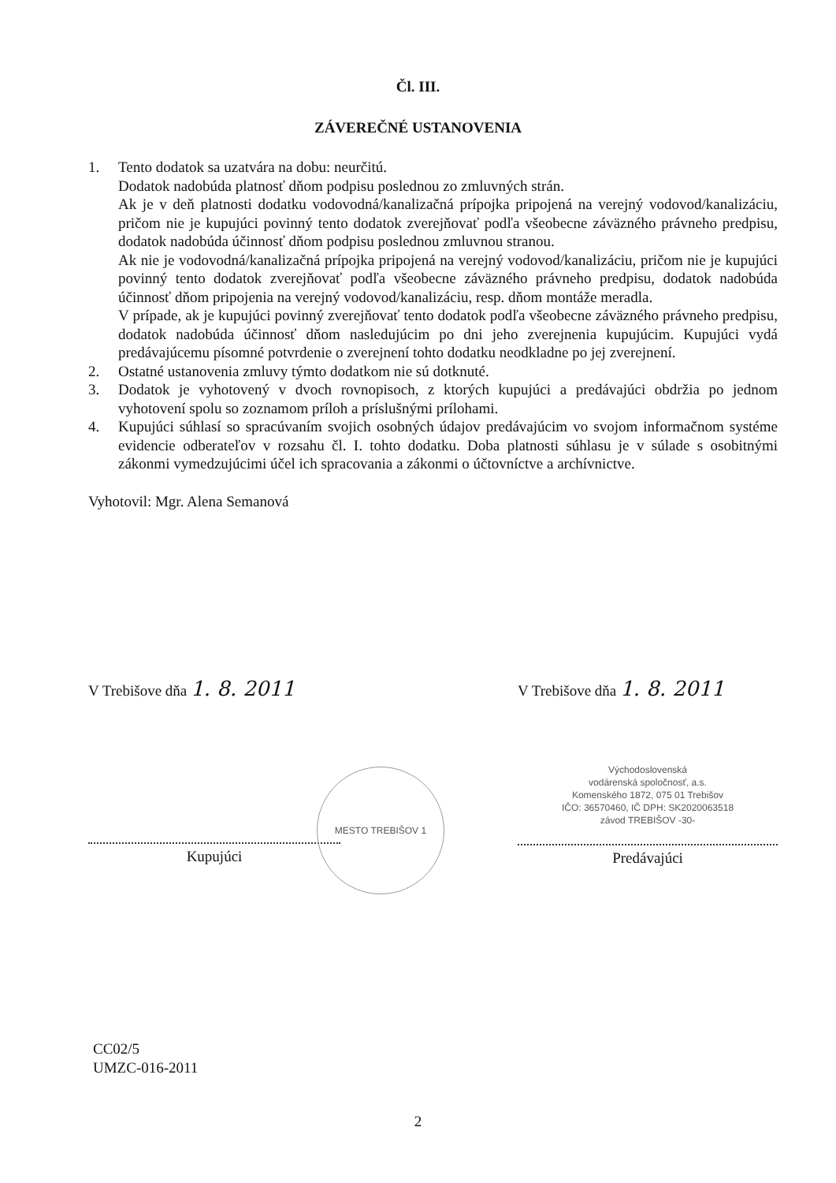Čl. III.
ZÁVEREČNÉ USTANOVENIA
1. Tento dodatok sa uzatvára na dobu: neurčitú.
Dodatok nadobúda platnosť dňom podpisu poslednou zo zmluvných strán.
Ak je v deň platnosti dodatku vodovodná/kanalizačná prípojka pripojená na verejný vodovod/kanalizáciu, pričom nie je kupujúci povinný tento dodatok zverejňovať podľa všeobecne záväzného právneho predpisu, dodatok nadobúda účinnosť dňom podpisu poslednou zmluvnou stranou.
Ak nie je vodovodná/kanalizačná prípojka pripojená na verejný vodovod/kanalizáciu, pričom nie je kupujúci povinný tento dodatok zverejňovať podľa všeobecne záväzného právneho predpisu, dodatok nadobúda účinnosť dňom pripojenia na verejný vodovod/kanalizáciu, resp. dňom montáže meradla.
V prípade, ak je kupujúci povinný zverejňovať tento dodatok podľa všeobecne záväzného právneho predpisu, dodatok nadobúda účinnosť dňom nasledujúcim po dni jeho zverejnenia kupujúcim. Kupujúci vydá predávajúcemu písomné potvrdenie o zverejnení tohto dodatku neodkladne po jej zverejnení.
2. Ostatné ustanovenia zmluvy týmto dodatkom nie sú dotknuté.
3. Dodatok je vyhotovený v dvoch rovnopisoch, z ktorých kupujúci a predávajúci obdržia po jednom vyhotovení spolu so zoznamom príloh a príslušnými prílohami.
4. Kupujúci súhlasí so spracúvaním svojich osobných údajov predávajúcim vo svojom informačnom systéme evidencie odberateľov v rozsahu čl. I. tohto dodatku. Doba platnosti súhlasu je v súlade s osobitnými zákonmi vymedzujúcimi účel ich spracovania a zákonmi o účtovníctve a archívnictve.
Vyhotovil: Mgr. Alena Semanová
V Trebišove dňa 1. 8. 2011
Kupujúci
MESTO TREBIŠOV 1
V Trebišove dňa 1. 8. 2011
Východoslovenská
vodárenská spoločnosť, a.s.
Komenského 1872, 075 01 Trebišov
IČO: 36570460, IČ DPH: SK2020063518
závod TREBIŠOV -30-
Predávajúci
CC02/5
UMZC-016-2011
2